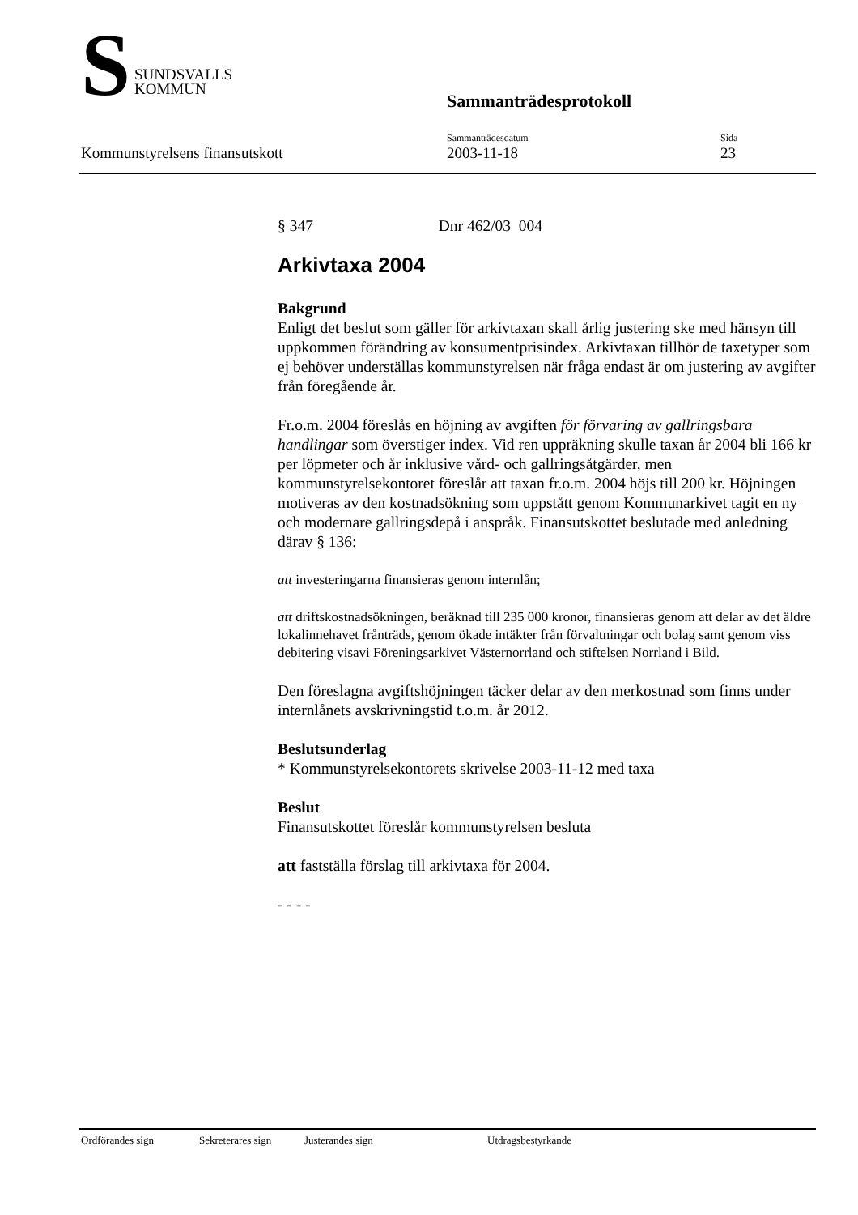S
SUNDSVALLS
KOMMUN
Sammanträdesprotokoll
Kommunstyrelsens finansutskott
Sammanträdesdatum
2003-11-18
Sida
23
§ 347 Dnr 462/03 004
Arkivtaxa 2004
Bakgrund
Enligt det beslut som gäller för arkivtaxan skall årlig justering ske med hänsyn till uppkommen förändring av konsumentprisindex. Arkivtaxan tillhör de taxetyper som ej behöver underställas kommunstyrelsen när fråga endast är om justering av avgifter från föregående år.
Fr.o.m. 2004 föreslås en höjning av avgiften för förvaring av gallringsbara handlingar som överstiger index. Vid ren uppräkning skulle taxan år 2004 bli 166 kr per löpmeter och år inklusive vård- och gallringsåtgärder, men kommunstyrelsekontoret föreslår att taxan fr.o.m. 2004 höjs till 200 kr. Höjningen motiveras av den kostnadsökning som uppstått genom Kommunarkivet tagit en ny och modernare gallringsdepå i anspråk. Finansutskottet beslutade med anledning därav § 136:
att investeringarna finansieras genom internlån;
att driftskostnadsökningen, beräknad till 235 000 kronor, finansieras genom att delar av det äldre lokalinnehavet frånträds, genom ökade intäkter från förvaltningar och bolag samt genom viss debitering visavi Föreningsarkivet Västernorrland och stiftelsen Norrland i Bild.
Den föreslagna avgiftshöjningen täcker delar av den merkostnad som finns under internlånets avskrivningstid t.o.m. år 2012.
Beslutsunderlag
* Kommunstyrelsekontorets skrivelse 2003-11-12 med taxa
Beslut
Finansutskottet föreslår kommunstyrelsen besluta
att fastställa förslag till arkivtaxa för 2004.
- - - -
Ordförandes sign Sekreterares sign Justerandes sign Utdragsbestyrkande